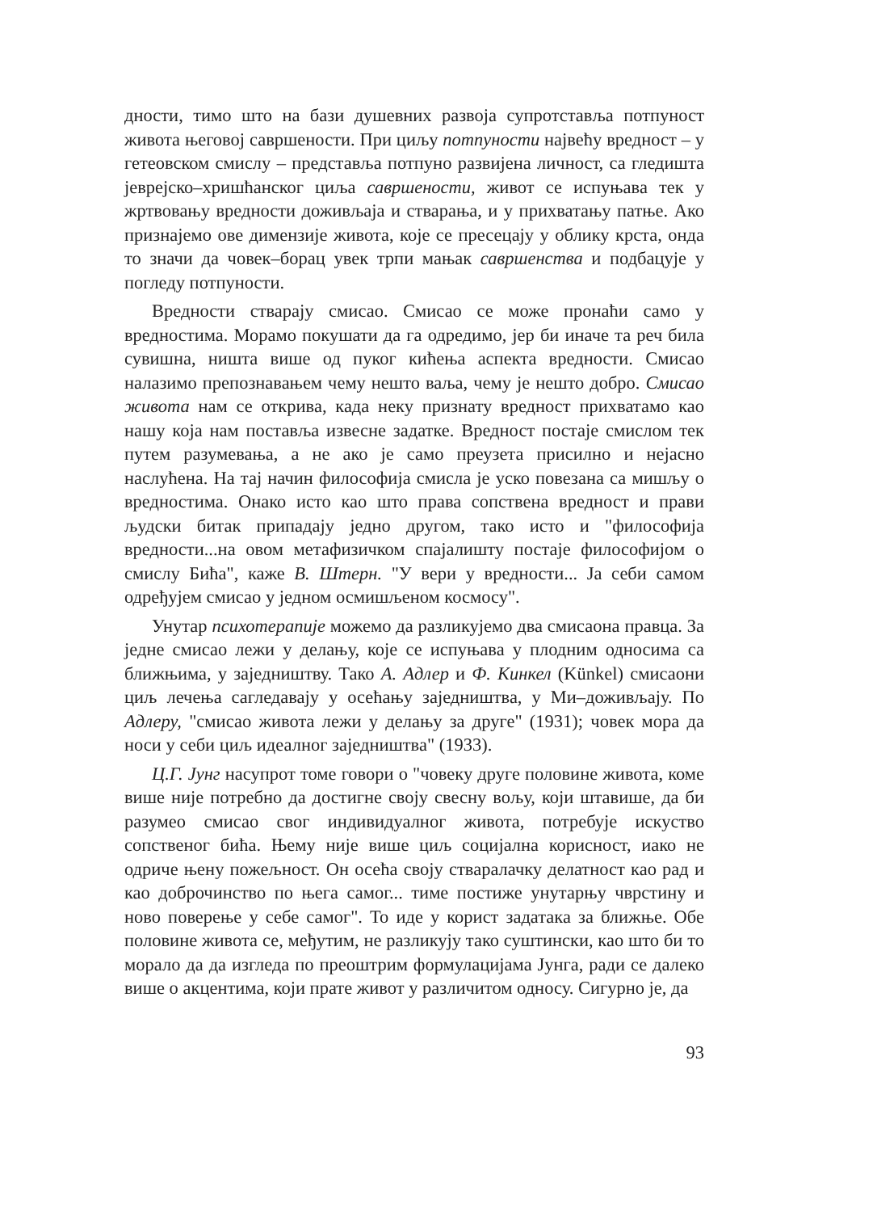дности, тимо што на бази душевних развоја супротставља потпуност живота његовој савршености. При циљу потпуности највећу вредност – у гетеовском смислу – представља потпуно развијена личност, са гледишта јеврејско–хришћанског циља савршености, живот се испуњава тек у жртвовању вредности доживљаја и стварања, и у прихватању патње. Ако признајемо ове димензије живота, које се пресецају у облику крста, онда то значи да човек–борац увек трпи мањак савршенства и подбацује у погледу потпуности.
Вредности стварају смисао. Смисао се може пронаћи само у вредностима. Морамо покушати да га одредимо, јер би иначе та реч била сувишна, ништа више од пуког кићења аспекта вредности. Смисао налазимо препознавањем чему нешто ваља, чему је нешто добро. Смисао живота нам се открива, када неку признату вредност прихватамо као нашу која нам поставља извесне задатке. Вредност постаје смислом тек путем разумевања, а не ако је само преузета присилно и нејасно наслућена. На тај начин философија смисла је уско повезана са мишљу о вредностима. Онако исто као што права сопствена вредност и прави људски битак припадају једно другом, тако исто и "философија вредности...на овом метафизичком спајалишту постаје философијом о смислу Бића", каже В. Штерн. "У вери у вредности... Ја себи самом одређујем смисао у једном осмишљеном космосу".
Унутар психотерапије можемо да разликујемо два смисаона правца. За једне смисао лежи у делању, које се испуњава у плодним односима са ближњима, у заједништву. Тако А. Адлер и Ф. Кинкел (Künkel) смисаони циљ лечења сагледавају у осећању заједништва, у Ми–доживљају. По Адлеру, "смисао живота лежи у делању за друге" (1931); човек мора да носи у себи циљ идеалног заједништва" (1933).
Ц.Г. Јунг насупрот томе говори о "човеку друге половине живота, коме више није потребно да достигне своју свесну вољу, који штавише, да би разумео смисао свог индивидуалног живота, потребује искуство сопственог бића. Њему није више циљ социјална корисност, иако не одриче њену пожељност. Он осећа своју стваралачку делатност као рад и као доброчинство по њега самог... тиме постиже унутарњу чврстину и ново поверење у себе самог". То иде у корист задатака за ближње. Обе половине живота се, међутим, не разликују тако суштински, као што би то морало да да изгледа по преоштрим формулацијама Јунга, ради се далеко више о акцентима, који прате живот у различитом односу. Сигурно је, да
93